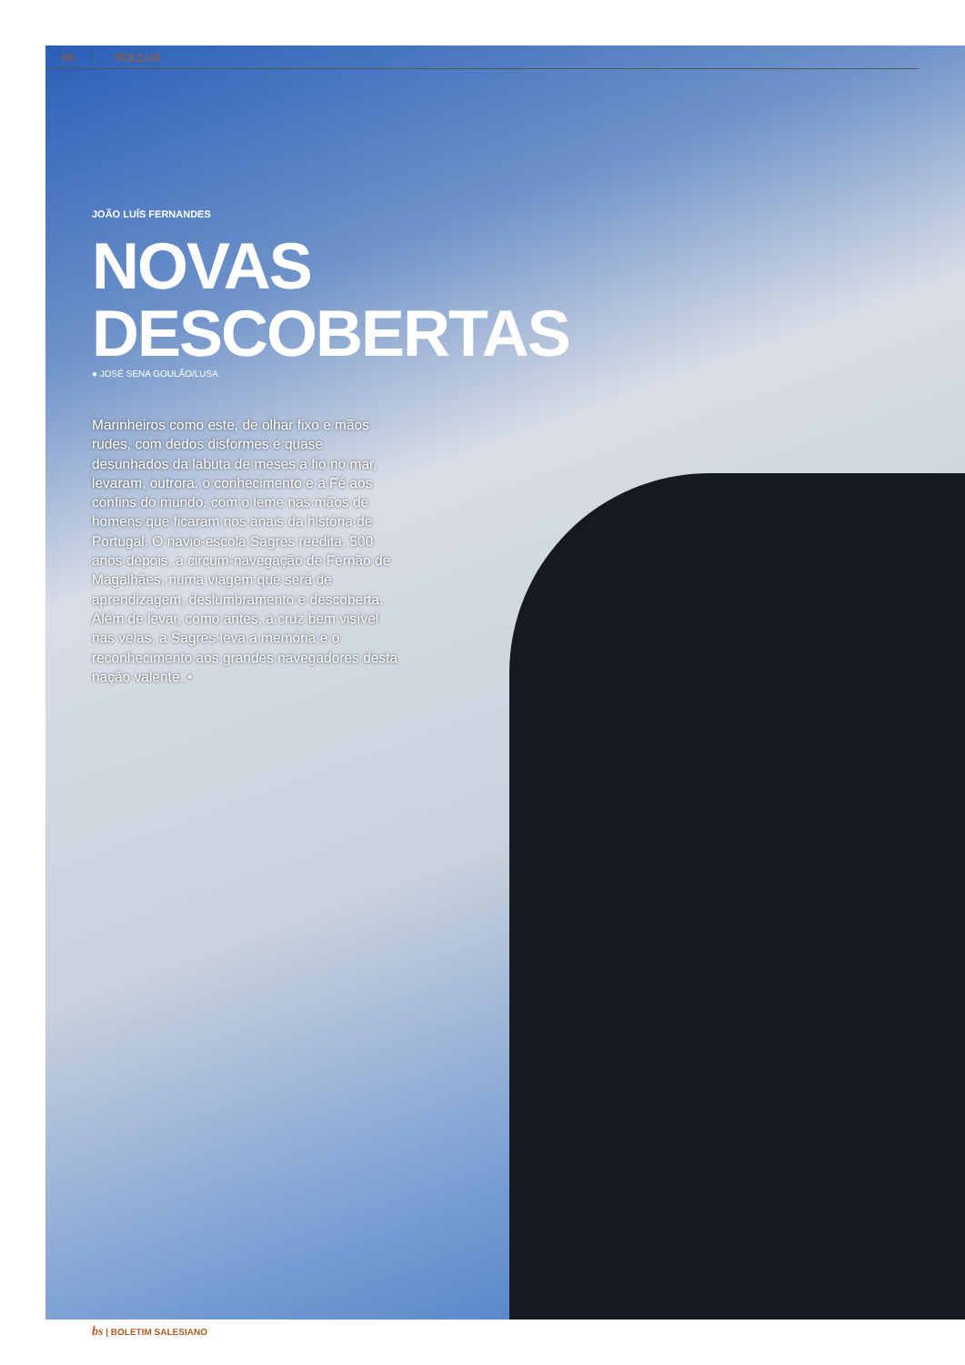06 SOL/LUA
JOÃO LUÍS FERNANDES
NOVAS
DESCOBERTAS
● JOSÉ SENA GOULÃO/LUSA
Marinheiros como este, de olhar fixo e mãos rudes, com dedos disformes e quase desunhados da labuta de meses a fio no mar, levaram, outrora, o conhecimento e a Fé aos confins do mundo, com o leme nas mãos de homens que ficaram nos anais da história de Portugal. O navio-escola Sagres reedita, 500 anos depois, a circum-navegação de Fernão de Magalhães, numa viagem que será de aprendizagem, deslumbramento e descoberta. Além de levar, como antes, a cruz bem visível nas velas, a Sagres leva a memória e o reconhecimento aos grandes navegadores desta nação valente. •
bs | BOLETIM SALESIANO